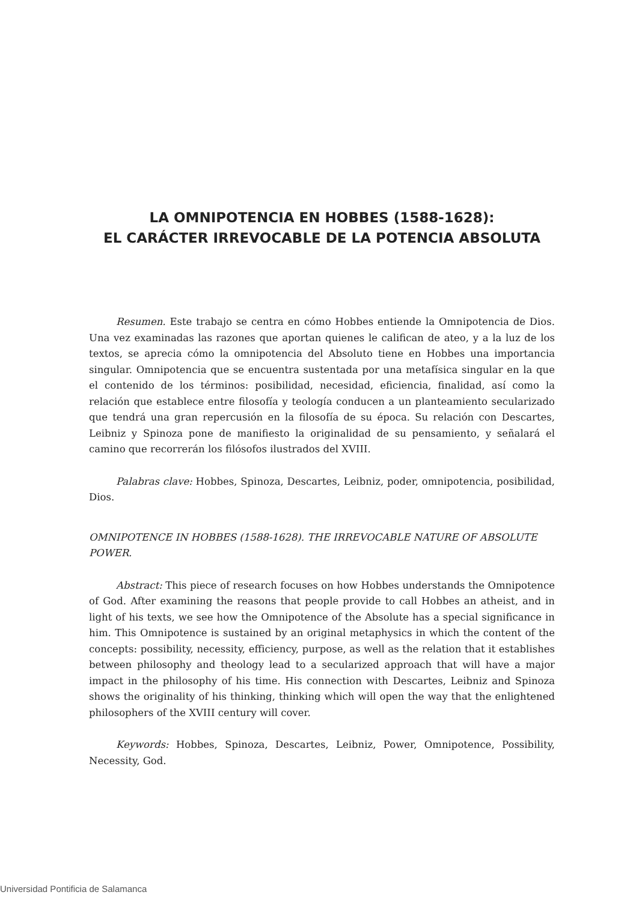LA OMNIPOTENCIA EN HOBBES (1588-1628):
EL CARÁCTER IRREVOCABLE DE LA POTENCIA ABSOLUTA
Resumen. Este trabajo se centra en cómo Hobbes entiende la Omnipotencia de Dios. Una vez examinadas las razones que aportan quienes le califican de ateo, y a la luz de los textos, se aprecia cómo la omnipotencia del Absoluto tiene en Hobbes una importancia singular. Omnipotencia que se encuentra sustentada por una metafísica singular en la que el contenido de los términos: posibilidad, necesidad, eficiencia, finalidad, así como la relación que establece entre filosofía y teología conducen a un planteamiento secularizado que tendrá una gran repercusión en la filosofía de su época. Su relación con Descartes, Leibniz y Spinoza pone de manifiesto la originalidad de su pensamiento, y señalará el camino que recorrerán los filósofos ilustrados del XVIII.
Palabras clave: Hobbes, Spinoza, Descartes, Leibniz, poder, omnipotencia, posibilidad, Dios.
OMNIPOTENCE IN HOBBES (1588-1628). THE IRREVOCABLE NATURE OF ABSOLUTE POWER.
Abstract: This piece of research focuses on how Hobbes understands the Omnipotence of God. After examining the reasons that people provide to call Hobbes an atheist, and in light of his texts, we see how the Omnipotence of the Absolute has a special significance in him. This Omnipotence is sustained by an original metaphysics in which the content of the concepts: possibility, necessity, efficiency, purpose, as well as the relation that it establishes between philosophy and theology lead to a secularized approach that will have a major impact in the philosophy of his time. His connection with Descartes, Leibniz and Spinoza shows the originality of his thinking, thinking which will open the way that the enlightened philosophers of the XVIII century will cover.
Keywords: Hobbes, Spinoza, Descartes, Leibniz, Power, Omnipotence, Possibility, Necessity, God.
Universidad Pontificia de Salamanca